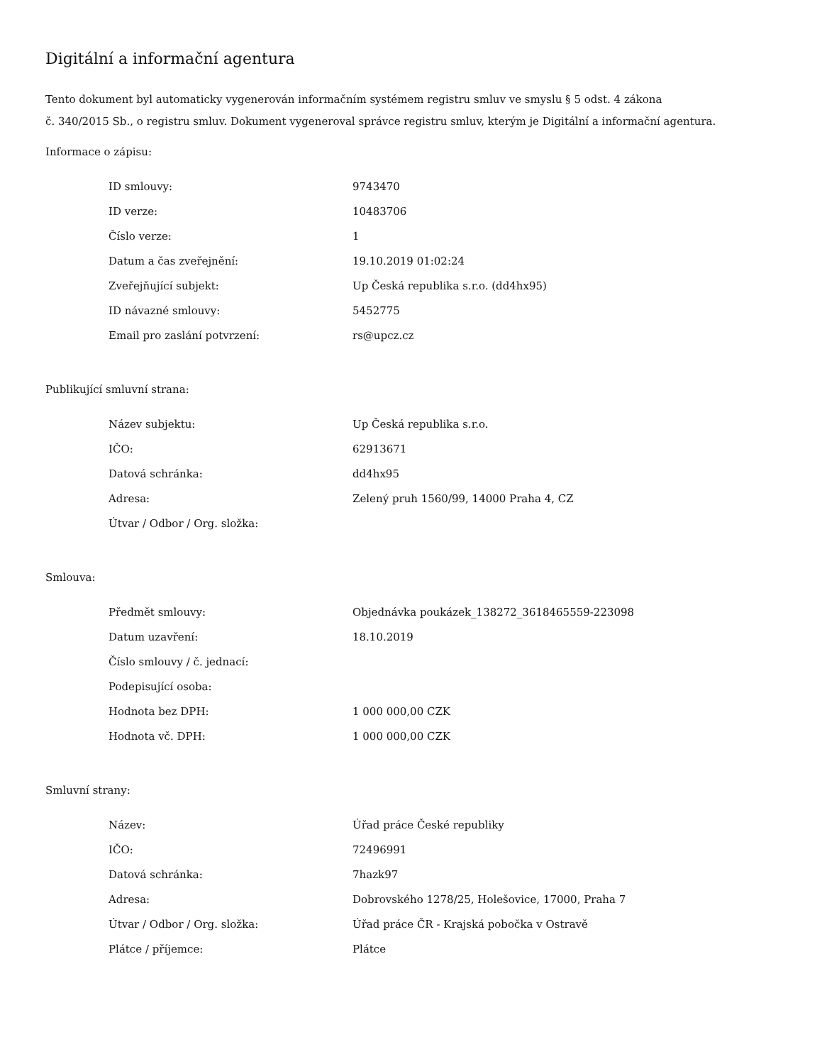Digitální a informační agentura
Tento dokument byl automaticky vygenerován informačním systémem registru smluv ve smyslu § 5 odst. 4 zákona
č. 340/2015 Sb., o registru smluv. Dokument vygeneroval správce registru smluv, kterým je Digitální a informační agentura.
Informace o zápisu:
| ID smlouvy: | 9743470 |
| ID verze: | 10483706 |
| Číslo verze: | 1 |
| Datum a čas zveřejnění: | 19.10.2019 01:02:24 |
| Zveřejňující subjekt: | Up Česká republika s.r.o. (dd4hx95) |
| ID návazné smlouvy: | 5452775 |
| Email pro zaslání potvrzení: | rs@upcz.cz |
Publikující smluvní strana:
| Název subjektu: | Up Česká republika s.r.o. |
| IČO: | 62913671 |
| Datová schránka: | dd4hx95 |
| Adresa: | Zelený pruh 1560/99, 14000 Praha 4, CZ |
| Útvar / Odbor / Org. složka: | |
Smlouva:
| Předmět smlouvy: | Objednávka poukázek_138272_3618465559-223098 |
| Datum uzavření: | 18.10.2019 |
| Číslo smlouvy / č. jednací: | |
| Podepisující osoba: | |
| Hodnota bez DPH: | 1 000 000,00 CZK |
| Hodnota vč. DPH: | 1 000 000,00 CZK |
Smluvní strany:
| Název: | Úřad práce České republiky |
| IČO: | 72496991 |
| Datová schránka: | 7hazk97 |
| Adresa: | Dobrovského 1278/25, Holešovice, 17000, Praha 7 |
| Útvar / Odbor / Org. složka: | Úřad práce ČR - Krajská pobočka v Ostravě |
| Plátce / příjemce: | Plátce |